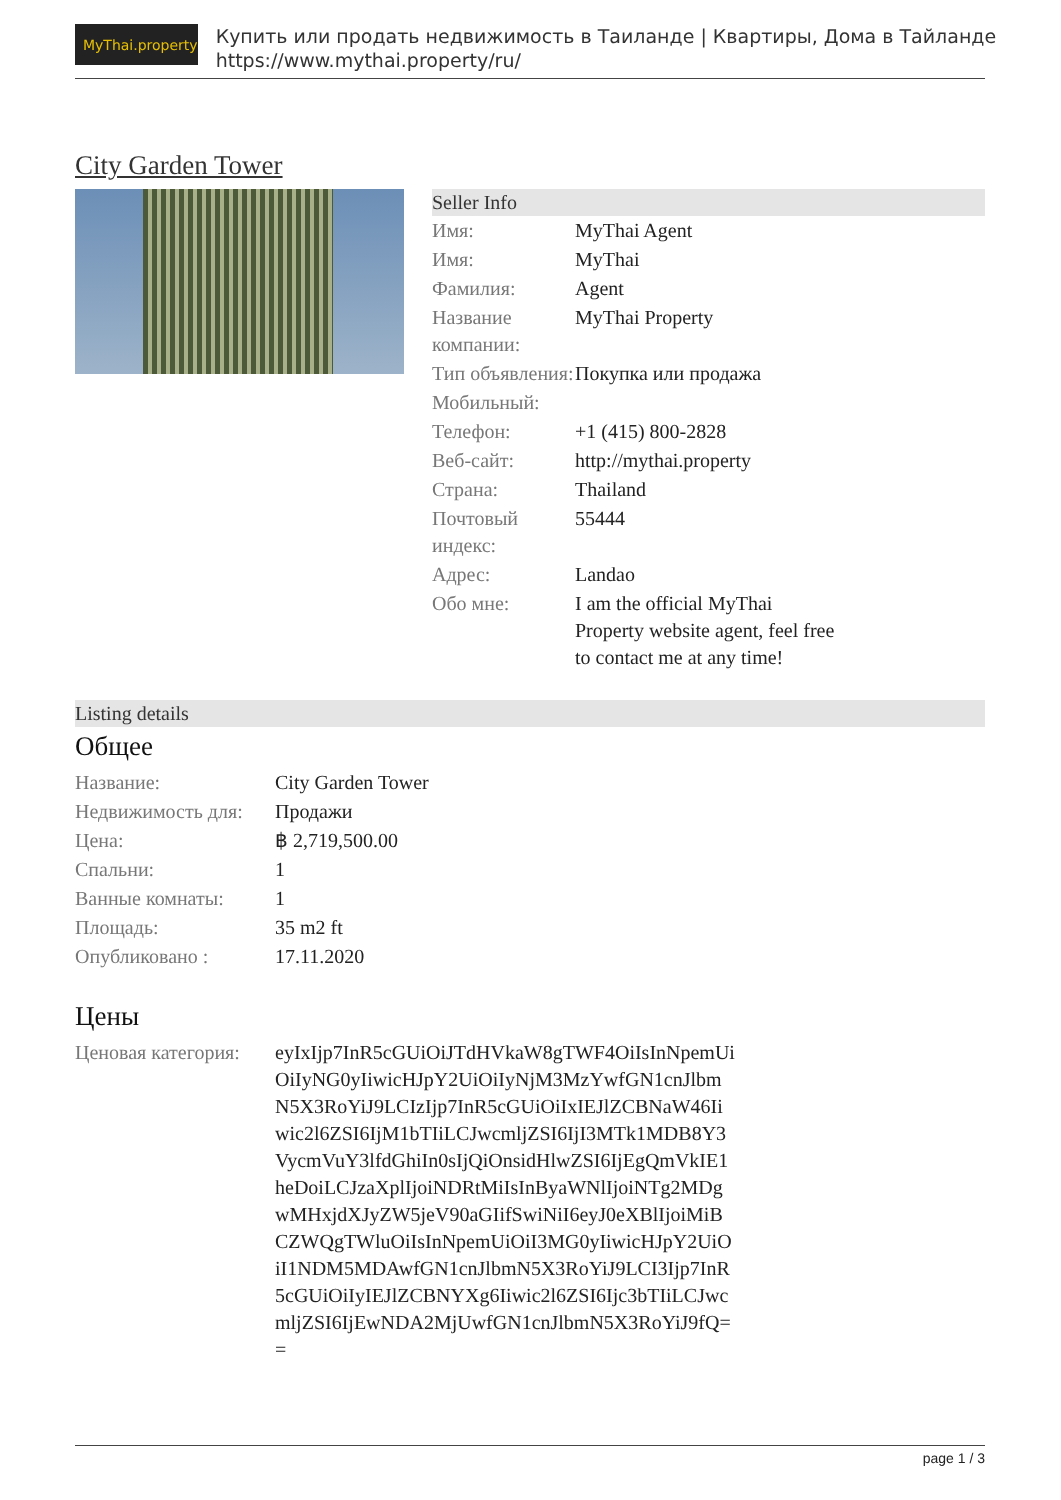MyThai.property
Купить или продать недвижимость в Таиланде | Квартиры, Дома в Тайланде
https://www.mythai.property/ru/
City Garden Tower
Seller Info
| Имя: | MyThai Agent |
| Имя: | MyThai |
| Фамилия: | Agent |
| Название компании: | MyThai Property |
| Тип объявления: | Покупка или продажа |
| Мобильный: | |
| Телефон: | +1 (415) 800-2828 |
| Веб-сайт: | http://mythai.property |
| Страна: | Thailand |
| Почтовый индекс: | 55444 |
| Адрес: | Landao |
| Обо мне: | I am the official MyThai Property website agent, feel free to contact me at any time! |
Listing details
Общее
| Название: | City Garden Tower |
| Недвижимость для: | Продажи |
| Цена: | ฿ 2,719,500.00 |
| Спальни: | 1 |
| Ванные комнаты: | 1 |
| Площадь: | 35 m2 ft |
| Опубликовано : | 17.11.2020 |
Цены
| Ценовая категория: | eyIxIjp7InR5cGUiOiJTdHVkaW8gTWF4OiIsInNpemUiOiIyNG0yIiwicHJpY2UiOiIyNjM3MzYwfGN1cnJlbmN5X3RoYiJ9LCIzIjp7InR5cGUiOiIxIEJlZCBNaW46Iiwic2l6ZSI6IjM1bTIiLCJwcmljZSI6IjI3MTk1MDB8Y3VycmVuY3lfdGhiIn0sIjQiOnsidHlwZSI6IjEgQmVkIE1heDoiLCJzaXplIjoiNDRtMiIsInByaWNlIjoiNTg2MDgwMHxjdXJyZW5jeV90aGIifSwiNiI6eyJ0eXBlIjoiMiBCZWQgTWluOiIsInNpemUiOiI3MG0yIiwicHJpY2UiOiI1NDM5MDAwfGN1cnJlbmN5X3RoYiJ9LCI3Ijp7InR5cGUiOiIyIEJlZCBNYXg6Iiwic2l6ZSI6Ijc3bTIiLCJwcmljZSI6IjEwNDA2MjUwfGN1cnJlbmN5X3RoYiJ9fQ== |
page 1 / 3